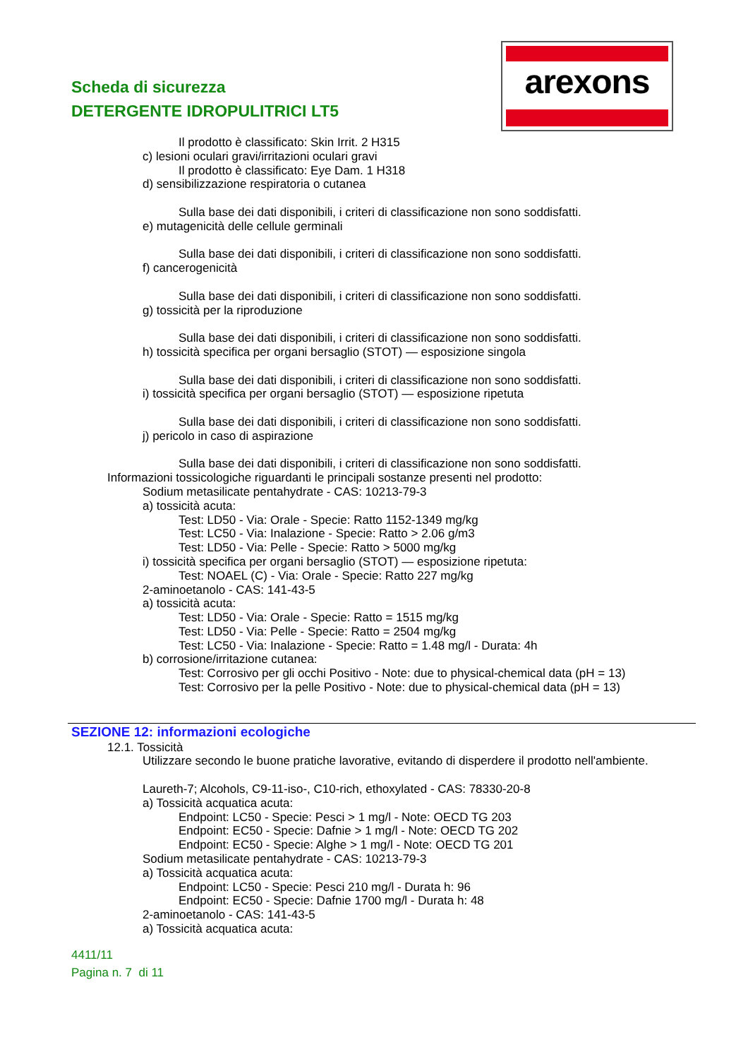Scheda di sicurezza
DETERGENTE IDROPULITRICI LT5
arexons
Il prodotto è classificato: Skin Irrit. 2 H315
c) lesioni oculari gravi/irritazioni oculari gravi
Il prodotto è classificato: Eye Dam. 1 H318
d) sensibilizzazione respiratoria o cutanea
Sulla base dei dati disponibili, i criteri di classificazione non sono soddisfatti.
e) mutagenicità delle cellule germinali
Sulla base dei dati disponibili, i criteri di classificazione non sono soddisfatti.
f) cancerogenicità
Sulla base dei dati disponibili, i criteri di classificazione non sono soddisfatti.
g) tossicità per la riproduzione
Sulla base dei dati disponibili, i criteri di classificazione non sono soddisfatti.
h) tossicità specifica per organi bersaglio (STOT) — esposizione singola
Sulla base dei dati disponibili, i criteri di classificazione non sono soddisfatti.
i) tossicità specifica per organi bersaglio (STOT) — esposizione ripetuta
Sulla base dei dati disponibili, i criteri di classificazione non sono soddisfatti.
j) pericolo in caso di aspirazione
Sulla base dei dati disponibili, i criteri di classificazione non sono soddisfatti.
Informazioni tossicologiche riguardanti le principali sostanze presenti nel prodotto:
Sodium metasilicate pentahydrate - CAS: 10213-79-3
a) tossicità acuta:
Test: LD50 - Via: Orale - Specie: Ratto 1152-1349 mg/kg
Test: LC50 - Via: Inalazione - Specie: Ratto > 2.06 g/m3
Test: LD50 - Via: Pelle - Specie: Ratto > 5000 mg/kg
i) tossicità specifica per organi bersaglio (STOT) — esposizione ripetuta:
Test: NOAEL (C) - Via: Orale - Specie: Ratto 227 mg/kg
2-aminoetanolo - CAS: 141-43-5
a) tossicità acuta:
Test: LD50 - Via: Orale - Specie: Ratto = 1515 mg/kg
Test: LD50 - Via: Pelle - Specie: Ratto = 2504 mg/kg
Test: LC50 - Via: Inalazione - Specie: Ratto = 1.48 mg/l - Durata: 4h
b) corrosione/irritazione cutanea:
Test: Corrosivo per gli occhi Positivo - Note: due to physical-chemical data (pH = 13)
Test: Corrosivo per la pelle Positivo - Note: due to physical-chemical data (pH = 13)
SEZIONE 12: informazioni ecologiche
12.1. Tossicità
Utilizzare secondo le buone pratiche lavorative, evitando di disperdere il prodotto nell'ambiente.
Laureth-7; Alcohols, C9-11-iso-, C10-rich, ethoxylated - CAS: 78330-20-8
a) Tossicità acquatica acuta:
Endpoint: LC50 - Specie: Pesci > 1 mg/l - Note: OECD TG 203
Endpoint: EC50 - Specie: Dafnie > 1 mg/l - Note: OECD TG 202
Endpoint: EC50 - Specie: Alghe > 1 mg/l - Note: OECD TG 201
Sodium metasilicate pentahydrate - CAS: 10213-79-3
a) Tossicità acquatica acuta:
Endpoint: LC50 - Specie: Pesci 210 mg/l - Durata h: 96
Endpoint: EC50 - Specie: Dafnie 1700 mg/l - Durata h: 48
2-aminoetanolo - CAS: 141-43-5
a) Tossicità acquatica acuta:
4411/11
Pagina n. 7 di 11